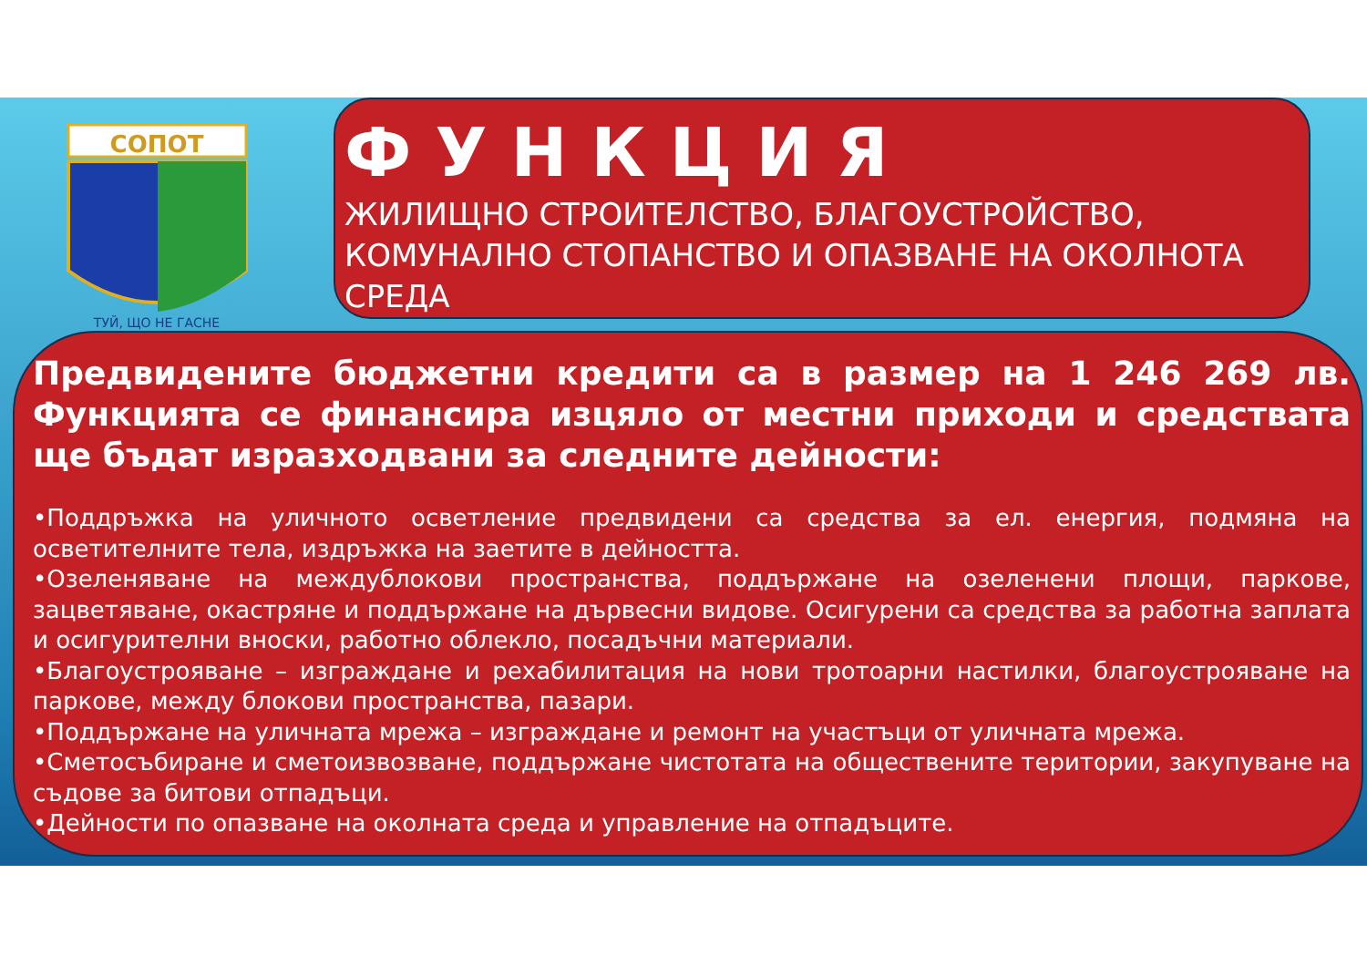СОПОТ
ТУЙ, ЩО НЕ ГАСНЕ
ФУНКЦИЯ
ЖИЛИЩНО СТРОИТЕЛСТВО, БЛАГОУСТРОЙСТВО, КОМУНАЛНО СТОПАНСТВО И ОПАЗВАНЕ НА ОКОЛНОТА СРЕДА
Предвидените бюджетни кредити са в размер на 1 246 269 лв. Функцията се финансира изцяло от местни приходи и средствата ще бъдат изразходвани за следните дейности:
•Поддръжка на уличното осветление предвидени са средства за ел. енергия, подмяна на осветителните тела, издръжка на заетите в дейността.
•Озеленяване на междублокови пространства, поддържане на озеленени площи, паркове, зацветяване, окастряне и поддържане на дървесни видове. Осигурени са средства за работна заплата и осигурителни вноски, работно облекло, посадъчни материали.
•Благоустрояване – изграждане и рехабилитация на нови тротоарни настилки, благоустрояване на паркове, между блокови пространства, пазари.
•Поддържане на уличната мрежа – изграждане и ремонт на участъци от уличната мрежа.
•Сметосъбиране и сметоизвозване, поддържане чистотата на обществените територии, закупуване на съдове за битови отпадъци.
•Дейности по опазване на околната среда и управление на отпадъците.